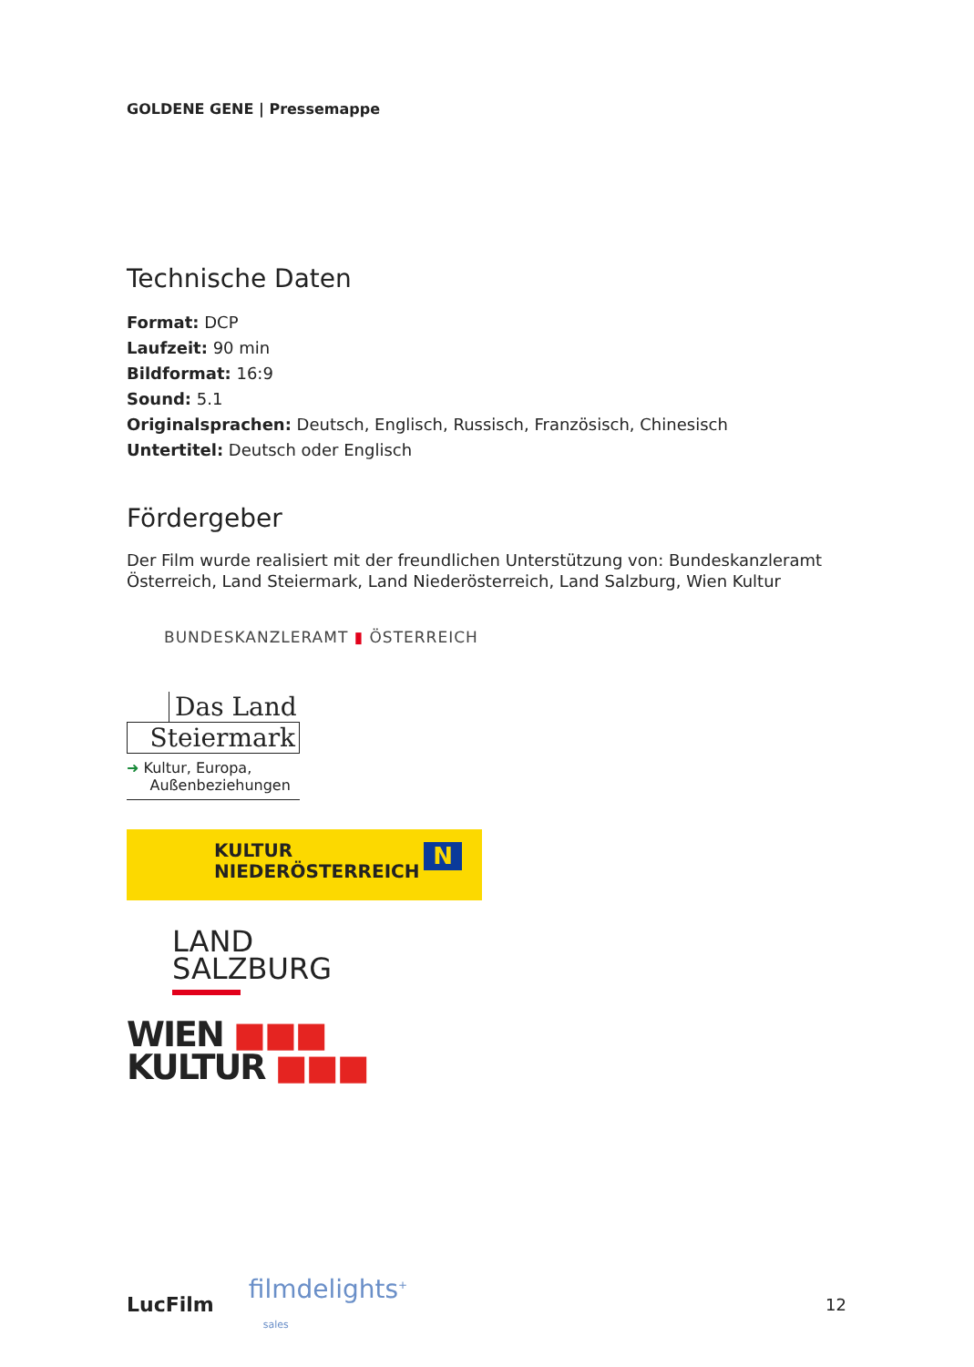GOLDENE GENE | Pressemappe
Technische Daten
Format: DCP
Laufzeit: 90 min
Bildformat: 16:9
Sound: 5.1
Originalsprachen: Deutsch, Englisch, Russisch, Französisch, Chinesisch
Untertitel: Deutsch oder Englisch
Fördergeber
Der Film wurde realisiert mit der freundlichen Unterstützung von: Bundeskanzleramt Österreich, Land Steiermark, Land Niederösterreich, Land Salzburg, Wien Kultur
BUNDESKANZLERAMT ▮ ÖSTERREICH
Das Land
Steiermark
➜ Kultur, Europa,
Außenbeziehungen
KULTUR
NIEDERÖSTERREICH
N
LAND
SALZBURG
WIEN ■■■
KULTUR ■■■
LucFilm filmdelights<sup>+</sup>
sales 12